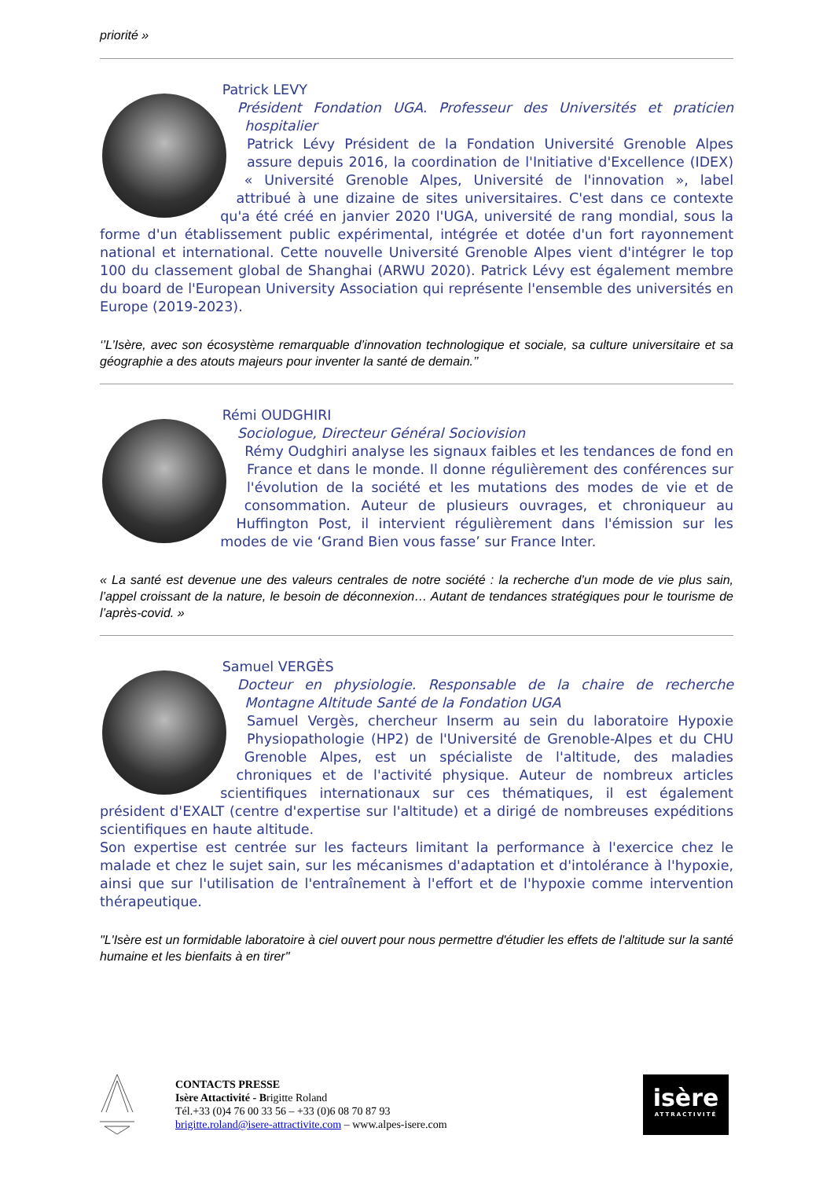priorité »
Patrick LEVY
Président Fondation UGA. Professeur des Universités et praticien hospitalier
Patrick Lévy Président de la Fondation Université Grenoble Alpes assure depuis 2016, la coordination de l'Initiative d'Excellence (IDEX) « Université Grenoble Alpes, Université de l'innovation », label attribué à une dizaine de sites universitaires. C'est dans ce contexte qu'a été créé en janvier 2020 l'UGA, université de rang mondial, sous la forme d'un établissement public expérimental, intégrée et dotée d'un fort rayonnement national et international. Cette nouvelle Université Grenoble Alpes vient d'intégrer le top 100 du classement global de Shanghai (ARWU 2020). Patrick Lévy est également membre du board de l'European University Association qui représente l'ensemble des universités en Europe (2019-2023).
‘’L’Isère, avec son écosystème remarquable d’innovation technologique et sociale, sa culture universitaire et sa géographie a des atouts majeurs pour inventer la santé de demain.’’
Rémi OUDGHIRI
Sociologue, Directeur Général Sociovision
Rémy Oudghiri analyse les signaux faibles et les tendances de fond en France et dans le monde. Il donne régulièrement des conférences sur l'évolution de la société et les mutations des modes de vie et de consommation. Auteur de plusieurs ouvrages, et chroniqueur au Huffington Post, il intervient régulièrement dans l'émission sur les modes de vie ‘Grand Bien vous fasse’ sur France Inter.
« La santé est devenue une des valeurs centrales de notre société : la recherche d’un mode de vie plus sain, l’appel croissant de la nature, le besoin de déconnexion… Autant de tendances stratégiques pour le tourisme de l’après-covid. »
Samuel VERGÈS
Docteur en physiologie. Responsable de la chaire de recherche Montagne Altitude Santé de la Fondation UGA
Samuel Vergès, chercheur Inserm au sein du laboratoire Hypoxie Physiopathologie (HP2) de l'Université de Grenoble-Alpes et du CHU Grenoble Alpes, est un spécialiste de l'altitude, des maladies chroniques et de l'activité physique. Auteur de nombreux articles scientifiques internationaux sur ces thématiques, il est également président d'EXALT (centre d'expertise sur l'altitude) et a dirigé de nombreuses expéditions scientifiques en haute altitude.
Son expertise est centrée sur les facteurs limitant la performance à l'exercice chez le malade et chez le sujet sain, sur les mécanismes d'adaptation et d'intolérance à l'hypoxie, ainsi que sur l'utilisation de l'entraînement à l'effort et de l'hypoxie comme intervention thérapeutique.
"L'Isère est un formidable laboratoire à ciel ouvert pour nous permettre d'étudier les effets de l'altitude sur la santé humaine et les bienfaits à en tirer"
CONTACTS PRESSE
Isère Attactivité - Brigitte Roland
Tél.+33 (0)4 76 00 33 56 – +33 (0)6 08 70 87 93
brigitte.roland@isere-attractivite.com – www.alpes-isere.com
isère
ATTRACTIVITÉ